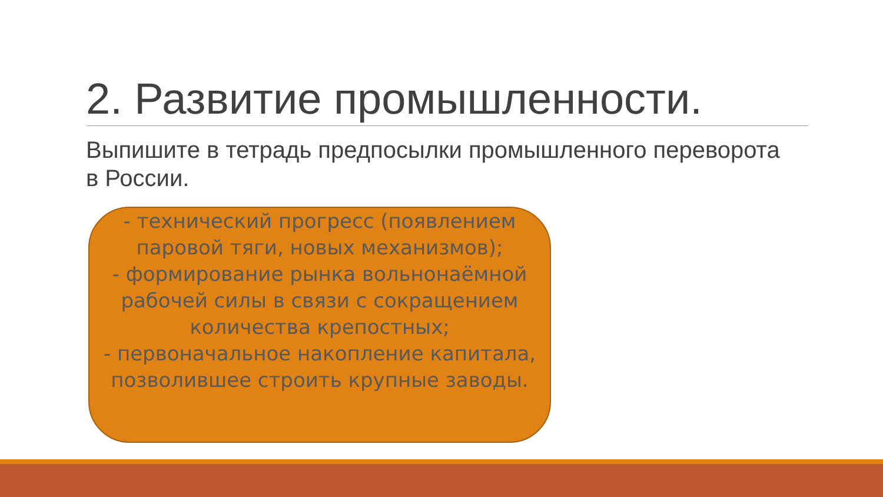2. Развитие промышленности.
Выпишите в тетрадь предпосылки промышленного переворота в России.
- технический прогресс (появлением паровой тяги, новых механизмов);
- формирование рынка вольнонаёмной рабочей силы в связи с сокращением количества крепостных;
- первоначальное накопление капитала, позволившее строить крупные заводы.